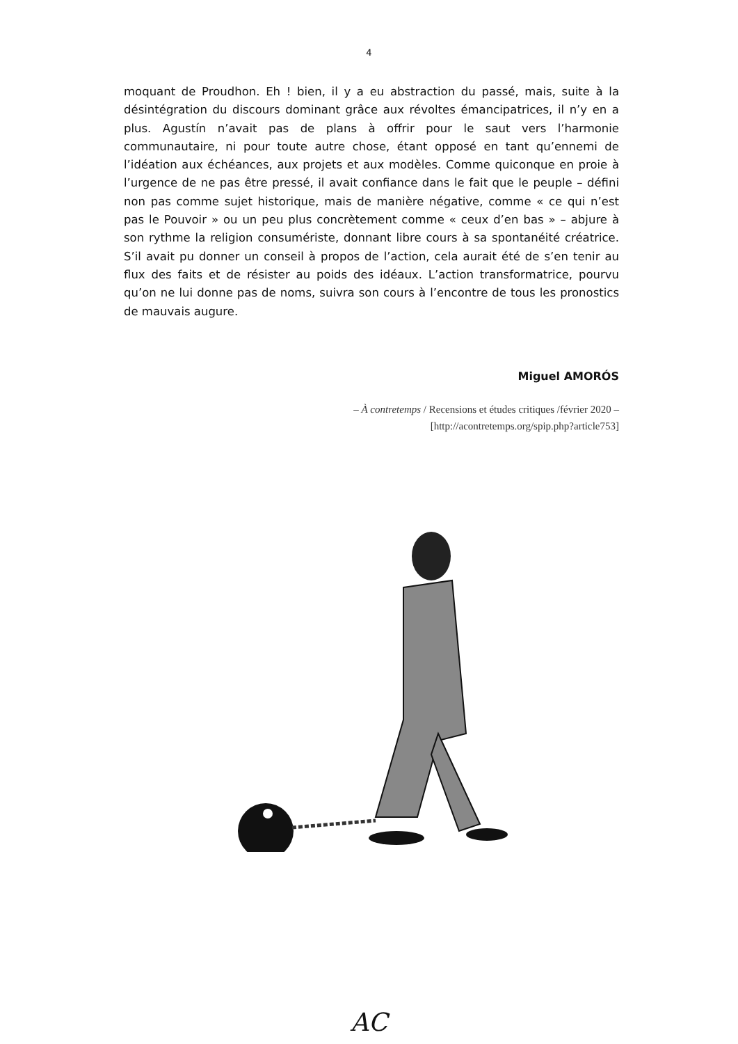4
moquant de Proudhon. Eh ! bien, il y a eu abstraction du passé, mais, suite à la désintégration du discours dominant grâce aux révoltes émancipatrices, il n’y en a plus. Agustín n’avait pas de plans à offrir pour le saut vers l’harmonie communautaire, ni pour toute autre chose, étant opposé en tant qu’ennemi de l’idéation aux échéances, aux projets et aux modèles. Comme quiconque en proie à l’urgence de ne pas être pressé, il avait confiance dans le fait que le peuple – défini non pas comme sujet historique, mais de manière négative, comme « ce qui n’est pas le Pouvoir » ou un peu plus concrètement comme « ceux d’en bas » – abjure à son rythme la religion consumériste, donnant libre cours à sa spontanéité créatrice. S’il avait pu donner un conseil à propos de l’action, cela aurait été de s’en tenir au flux des faits et de résister au poids des idéaux. L’action transformatrice, pourvu qu’on ne lui donne pas de noms, suivra son cours à l’encontre de tous les pronostics de mauvais augure.
Miguel AMORÓS
– À contretemps / Recensions et études critiques /février 2020 –
[http://acontretemps.org/spip.php?article753]
AC